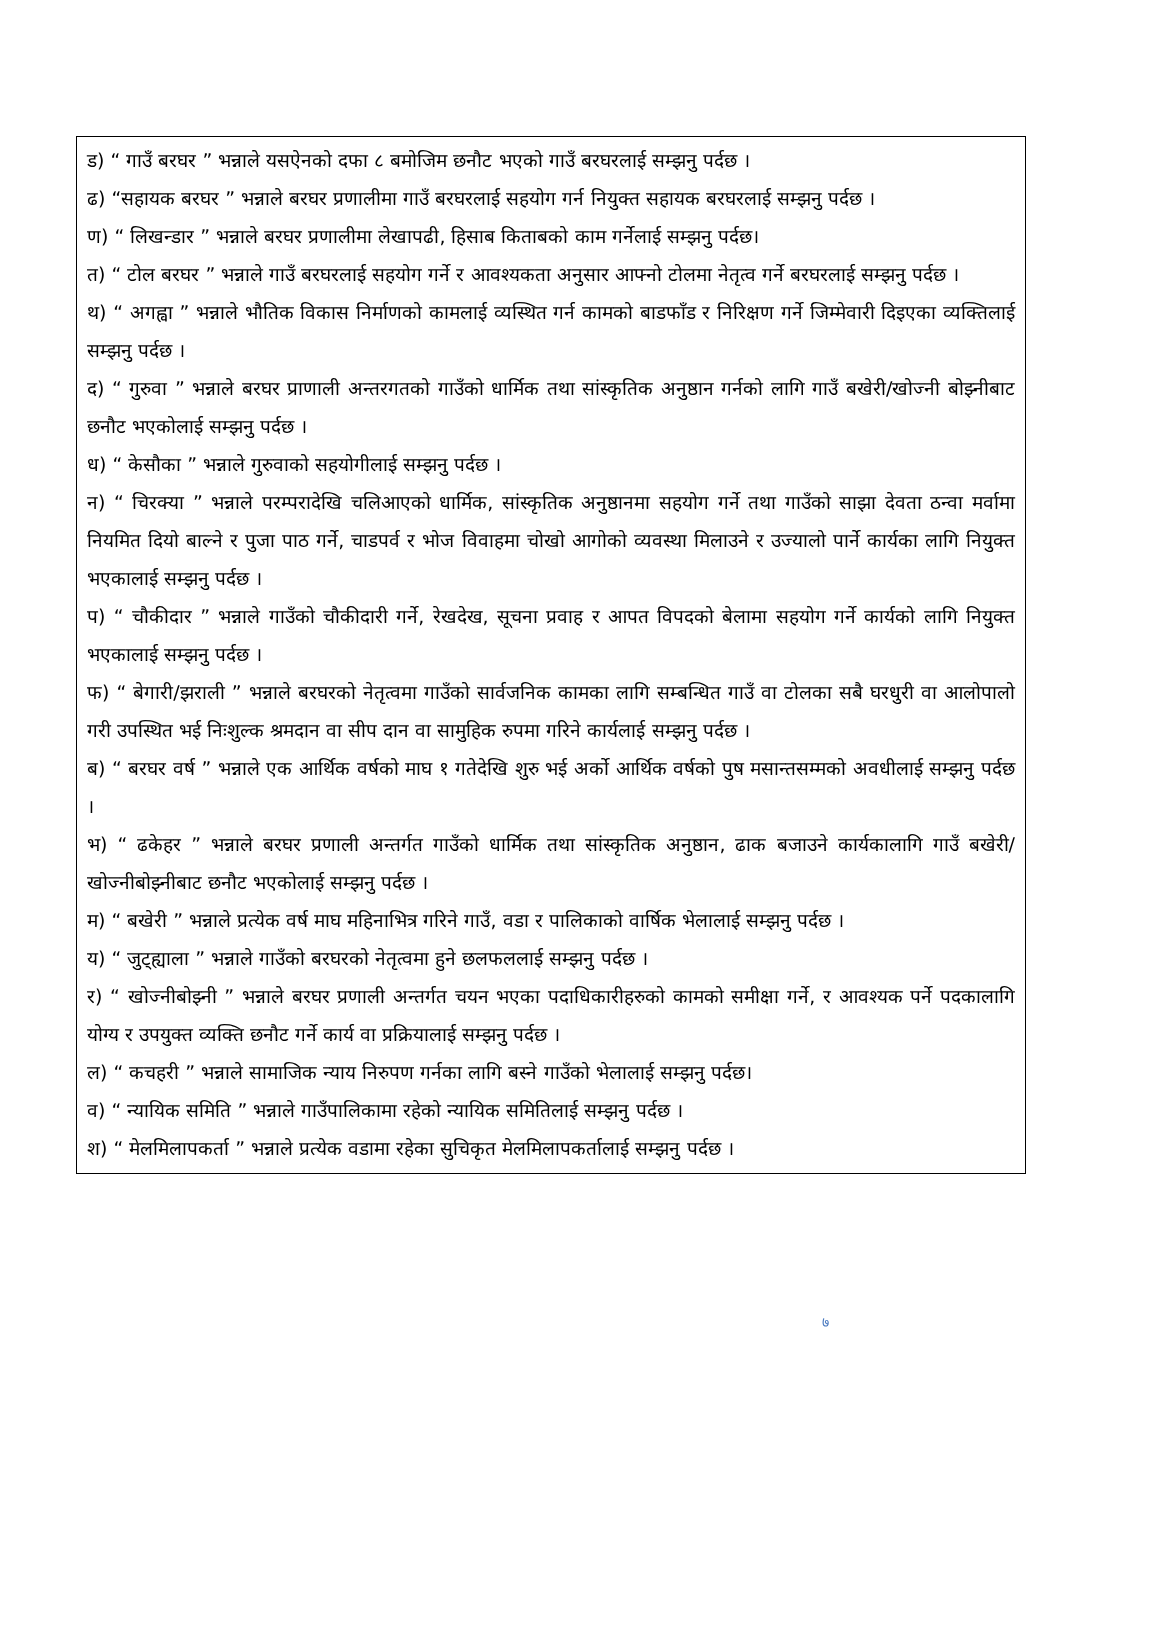ड) “ गाउँ बरघर ” भन्नाले यसऐनको दफा ८ बमोजिम छनौट भएको गाउँ बरघरलाई सम्झनु पर्दछ ।
ढ) “सहायक बरघर ” भन्नाले बरघर प्रणालीमा गाउँ बरघरलाई सहयोग गर्न नियुक्त सहायक बरघरलाई सम्झनु पर्दछ ।
ण) “ लिखन्डार ” भन्नाले बरघर प्रणालीमा लेखापढी, हिसाब किताबको काम गर्नेलाई सम्झनु पर्दछ।
त) “ टोल बरघर ” भन्नाले गाउँ बरघरलाई सहयोग गर्ने र आवश्यकता अनुसार आफ्नो टोलमा नेतृत्व गर्ने बरघरलाई सम्झनु पर्दछ ।
थ) “ अगह्वा ” भन्नाले भौतिक विकास निर्माणको कामलाई व्यस्थित गर्न कामको बाडफाँड र निरिक्षण गर्ने जिम्मेवारी दिइएका व्यक्तिलाई सम्झनु पर्दछ ।
द) “ गुरुवा ” भन्नाले बरघर प्राणाली अन्तरगतको गाउँको धार्मिक तथा सांस्कृतिक अनुष्ठान गर्नको लागि गाउँ बखेरी/खोज्नी बोझ्नीबाट छनौट भएकोलाई सम्झनु पर्दछ ।
ध) “ केसौका ” भन्नाले गुरुवाको सहयोगीलाई सम्झनु पर्दछ ।
न) “ चिरक्या ” भन्नाले परम्परादेखि चलिआएको धार्मिक, सांस्कृतिक अनुष्ठानमा सहयोग गर्ने तथा गाउँको साझा देवता ठन्वा मर्वामा नियमित दियो बाल्ने र पुजा पाठ गर्ने, चाडपर्व र भोज विवाहमा चोखो आगोको व्यवस्था मिलाउने र उज्यालो पार्ने कार्यका लागि नियुक्त भएकालाई सम्झनु पर्दछ ।
प) “ चौकीदार ” भन्नाले गाउँको चौकीदारी गर्ने, रेखदेख, सूचना प्रवाह र आपत विपदको बेलामा सहयोग गर्ने कार्यको लागि नियुक्त भएकालाई सम्झनु पर्दछ ।
फ) “ बेगारी/झराली ” भन्नाले बरघरको नेतृत्वमा गाउँको सार्वजनिक कामका लागि सम्बन्धित गाउँ वा टोलका सबै घरधुरी वा आलोपालो गरी उपस्थित भई निःशुल्क श्रमदान वा सीप दान वा सामुहिक रुपमा गरिने कार्यलाई सम्झनु पर्दछ ।
ब) “ बरघर वर्ष ” भन्नाले एक आर्थिक वर्षको माघ १ गतेदेखि शुरु भई अर्को आर्थिक वर्षको पुष मसान्तसम्मको अवधीलाई सम्झनु पर्दछ ।
भ) “ ढकेहर ” भन्नाले बरघर प्रणाली अन्तर्गत गाउँको धार्मिक तथा सांस्कृतिक अनुष्ठान, ढाक बजाउने कार्यकालागि गाउँ बखेरी/खोज्नीबोझ्नीबाट छनौट भएकोलाई सम्झनु पर्दछ ।
म) “ बखेरी ” भन्नाले प्रत्येक वर्ष माघ महिनाभित्र गरिने गाउँ, वडा र पालिकाको वार्षिक भेलालाई सम्झनु पर्दछ ।
य) “ जुट्ह्याला ” भन्नाले गाउँको बरघरको नेतृत्वमा हुने छलफललाई सम्झनु पर्दछ ।
र) “ खोज्नीबोझ्नी ” भन्नाले बरघर प्रणाली अन्तर्गत चयन भएका पदाधिकारीहरुको कामको समीक्षा गर्ने, र आवश्यक पर्ने पदकालागि योग्य र उपयुक्त व्यक्ति छनौट गर्ने कार्य वा प्रक्रियालाई सम्झनु पर्दछ ।
ल) “ कचहरी ” भन्नाले सामाजिक न्याय निरुपण गर्नका लागि बस्ने गाउँको भेलालाई सम्झनु पर्दछ।
व) “ न्यायिक समिति ” भन्नाले गाउँपालिकामा रहेको न्यायिक समितिलाई सम्झनु पर्दछ ।
श) “ मेलमिलापकर्ता ” भन्नाले प्रत्येक वडामा रहेका सुचिकृत मेलमिलापकर्तालाई सम्झनु पर्दछ ।
७